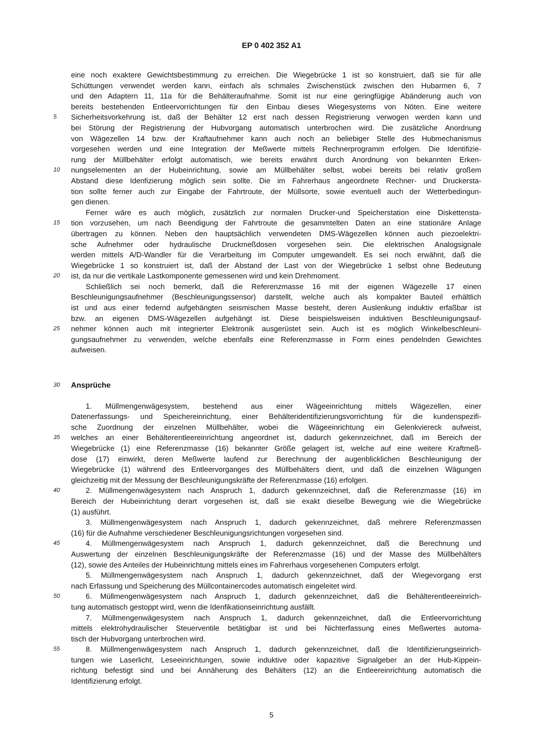EP 0 402 352 A1
eine noch exaktere Gewichtsbestimmung zu erreichen. Die Wiegebrücke 1 ist so konstruiert, daß sie für alle
Schüttungen verwendet werden kann, einfach als schmales Zwischenstück zwischen den Hubarmen 6, 7
und den Adaptern 11, 11a für die Behälteraufnahme. Somit ist nur eine geringfügige Abänderung auch von
bereits bestehenden Entleervorrichtungen für den Einbau dieses Wiegesystems von Nöten. Eine weitere
5 Sicherheitsvorkehrung ist, daß der Behälter 12 erst nach dessen Registrierung verwogen werden kann und
bei Störung der Registrierung der Hubvorgang automatisch unterbrochen wird. Die zusätzliche Anordnung
von Wägezellen 14 bzw. der Kraftaufnehmer kann auch noch an beliebiger Stelle des Hubmechanismus
vorgesehen werden und eine Integration der Meßwerte mittels Rechnerprogramm erfolgen. Die Identifizie-
rung der Müllbehälter erfolgt automatisch, wie bereits erwähnt durch Anordnung von bekannten Erken-
10 nungselementen an der Hubeinrichtung, sowie am Müllbehälter selbst, wobei bereits bei relativ großem
Abstand diese Idenfizierung möglich sein sollte. Die im Fahrerhaus angeordnete Rechner- und Druckersta-
tion sollte ferner auch zur Eingabe der Fahrtroute, der Müllsorte, sowie eventuell auch der Wetterbedingun-
gen dienen.
Ferner wäre es auch möglich, zusätzlich zur normalen Drucker-und Speicherstation eine Diskettensta-
15 tion vorzusehen, um nach Beendigung der Fahrtroute die gesammtelten Daten an eine stationäre Anlage
übertragen zu können. Neben den hauptsächlich verwendeten DMS-Wägezellen können auch piezoelektri-
sche Aufnehmer oder hydraulische Druckmeßdosen vorgesehen sein. Die elektrischen Analogsignale
werden mittels A/D-Wandler für die Verarbeitung im Computer umgewandelt. Es sei noch erwähnt, daß die
Wiegebrücke 1 so konstruiert ist, daß der Abstand der Last von der Wiegebrücke 1 selbst ohne Bedeutung
20 ist, da nur die vertikale Lastkomponente gemessenen wird und kein Drehmoment.
Schließlich sei noch bemerkt, daß die Referenzmasse 16 mit der eigenen Wägezelle 17 einen
Beschleunigungsaufnehmer (Beschleunigungssensor) darstellt, welche auch als kompakter Bauteil erhältlich
ist und aus einer federnd aufgehängten seismischen Masse besteht, deren Auslenkung induktiv erfaßbar ist
bzw. an eigenen DMS-Wägezellen aufgehängt ist. Diese beispielsweisen induktiven Beschleunigungsauf-
25 nehmer können auch mit integrierter Elektronik ausgerüstet sein. Auch ist es möglich Winkelbeschleuni-
gungsaufnehmer zu verwenden, welche ebenfalls eine Referenzmasse in Form eines pendelnden Gewichtes
aufweisen.
30
Ansprüche
1. Müllmengenwägesystem, bestehend aus einer Wägeeinrichtung mittels Wägezellen, einer
Datenerfassungs- und Speichereinrichtung, einer Behälteridentifizierungsvorrichtung für die kundenspezifi-
sche Zuordnung der einzelnen Müllbehälter, wobei die Wägeeinrichtung ein Gelenkviereck aufweist,
35 welches an einer Behälterentleereinrichtung angeordnet ist, dadurch gekennzeichnet, daß im Bereich der
Wiegebrücke (1) eine Referenzmasse (16) bekannter Größe gelagert ist, welche auf eine weitere Kraftmeß-
dose (17) einwirkt, deren Meßwerte laufend zur Berechnung der augenblicklichen Beschleunigung der
Wiegebrücke (1) während des Entleervorganges des Müllbehälters dient, und daß die einzelnen Wägungen
gleichzeitig mit der Messung der Beschleunigungskräfte der Referenzmasse (16) erfolgen.
40 2. Müllmengenwägesystem nach Anspruch 1, dadurch gekennzeichnet, daß die Referenzmasse (16) im
Bereich der Hubeinrichtung derart vorgesehen ist, daß sie exakt dieselbe Bewegung wie die Wiegebrücke
(1) ausführt.
3. Müllmengenwägesystem nach Anspruch 1, dadurch gekennzeichnet, daß mehrere Referenzmassen
(16) für die Aufnahme verschiedener Beschleunigungsrichtungen vorgesehen sind.
45 4. Müllmengenwägesystem nach Anspruch 1, dadurch gekennzeichnet, daß die Berechnung und
Auswertung der einzelnen Beschleunigungskräfte der Referenzmasse (16) und der Masse des Müllbehälters
(12), sowie des Anteiles der Hubeinrichtung mittels eines im Fahrerhaus vorgesehenen Computers erfolgt.
5. Müllmengenwägesystem nach Anspruch 1, dadurch gekennzeichnet, daß der Wiegevorgang erst
nach Erfassung und Speicherung des Müllcontainercodes automatisch eingeleitet wird.
50 6. Müllmengenwägesystem nach Anspruch 1, dadurch gekennzeichnet, daß die Behälterentleereinrich-
tung automatisch gestoppt wird, wenn die Idenfikationseinrichtung ausfällt.
7. Müllmengenwägesystem nach Anspruch 1, dadurch gekennzeichnet, daß die Entleervorrichtung
mittels elektrohydraulischer Steuerventile betätigbar ist und bei Nichterfassung eines Meßwertes automa-
tisch der Hubvorgang unterbrochen wird.
55 8. Müllmengenwägesystem nach Anspruch 1, dadurch gekennzeichnet, daß die Identifizierungseinrich-
tungen wie Laserlicht, Leseeinrichtungen, sowie induktive oder kapazitive Signalgeber an der Hub-Kippein-
richtung befestigt sind und bei Annäherung des Behälters (12) an die Entleereinrichtung automatisch die
Identifizierung erfolgt.
5